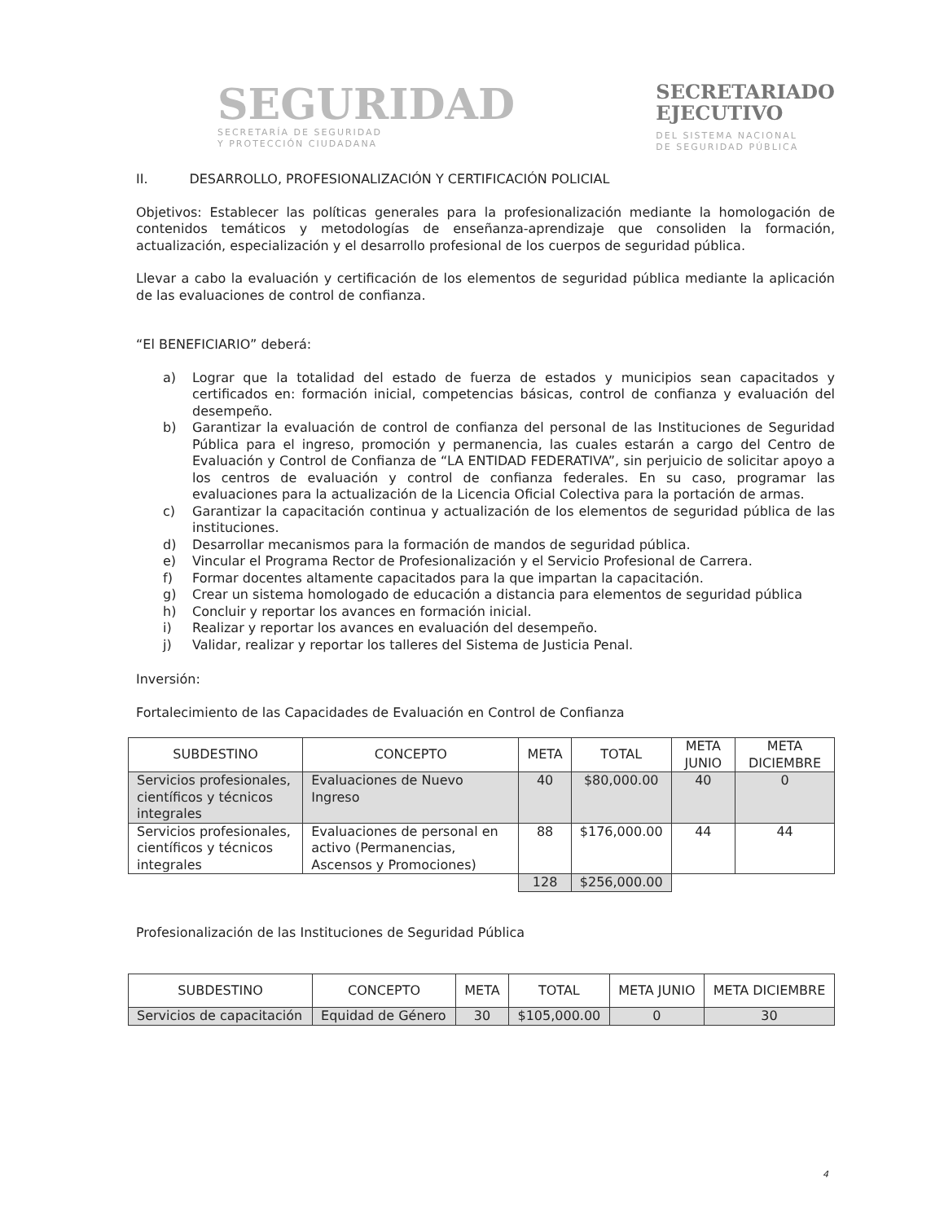SEGURIDAD
SECRETARÍA DE SEGURIDAD
Y PROTECCIÓN CIUDADANA
SECRETARIADO
EJECUTIVO
DEL SISTEMA NACIONAL
DE SEGURIDAD PÚBLICA
II. DESARROLLO, PROFESIONALIZACIÓN Y CERTIFICACIÓN POLICIAL
Objetivos: Establecer las políticas generales para la profesionalización mediante la homologación de contenidos temáticos y metodologías de enseñanza-aprendizaje que consoliden la formación, actualización, especialización y el desarrollo profesional de los cuerpos de seguridad pública.
Llevar a cabo la evaluación y certificación de los elementos de seguridad pública mediante la aplicación de las evaluaciones de control de confianza.
“El BENEFICIARIO” deberá:
a) Lograr que la totalidad del estado de fuerza de estados y municipios sean capacitados y certificados en: formación inicial, competencias básicas, control de confianza y evaluación del desempeño.
b) Garantizar la evaluación de control de confianza del personal de las Instituciones de Seguridad Pública para el ingreso, promoción y permanencia, las cuales estarán a cargo del Centro de Evaluación y Control de Confianza de “LA ENTIDAD FEDERATIVA”, sin perjuicio de solicitar apoyo a los centros de evaluación y control de confianza federales. En su caso, programar las evaluaciones para la actualización de la Licencia Oficial Colectiva para la portación de armas.
c) Garantizar la capacitación continua y actualización de los elementos de seguridad pública de las instituciones.
d) Desarrollar mecanismos para la formación de mandos de seguridad pública.
e) Vincular el Programa Rector de Profesionalización y el Servicio Profesional de Carrera.
f) Formar docentes altamente capacitados para la que impartan la capacitación.
g) Crear un sistema homologado de educación a distancia para elementos de seguridad pública
h) Concluir y reportar los avances en formación inicial.
i) Realizar y reportar los avances en evaluación del desempeño.
j) Validar, realizar y reportar los talleres del Sistema de Justicia Penal.
Inversión:
Fortalecimiento de las Capacidades de Evaluación en Control de Confianza
| SUBDESTINO | CONCEPTO | META | TOTAL | META JUNIO | META DICIEMBRE |
| --- | --- | --- | --- | --- | --- |
| Servicios profesionales, científicos y técnicos integrales | Evaluaciones de Nuevo Ingreso | 40 | $80,000.00 | 40 | 0 |
| Servicios profesionales, científicos y técnicos integrales | Evaluaciones de personal en activo (Permanencias, Ascensos y Promociones) | 88 | $176,000.00 | 44 | 44 |
| | | 128 | $256,000.00 | | |
Profesionalización de las Instituciones de Seguridad Pública
| SUBDESTINO | CONCEPTO | META | TOTAL | META JUNIO | META DICIEMBRE |
| --- | --- | --- | --- | --- | --- |
| Servicios de capacitación | Equidad de Género | 30 | $105,000.00 | 0 | 30 |
4